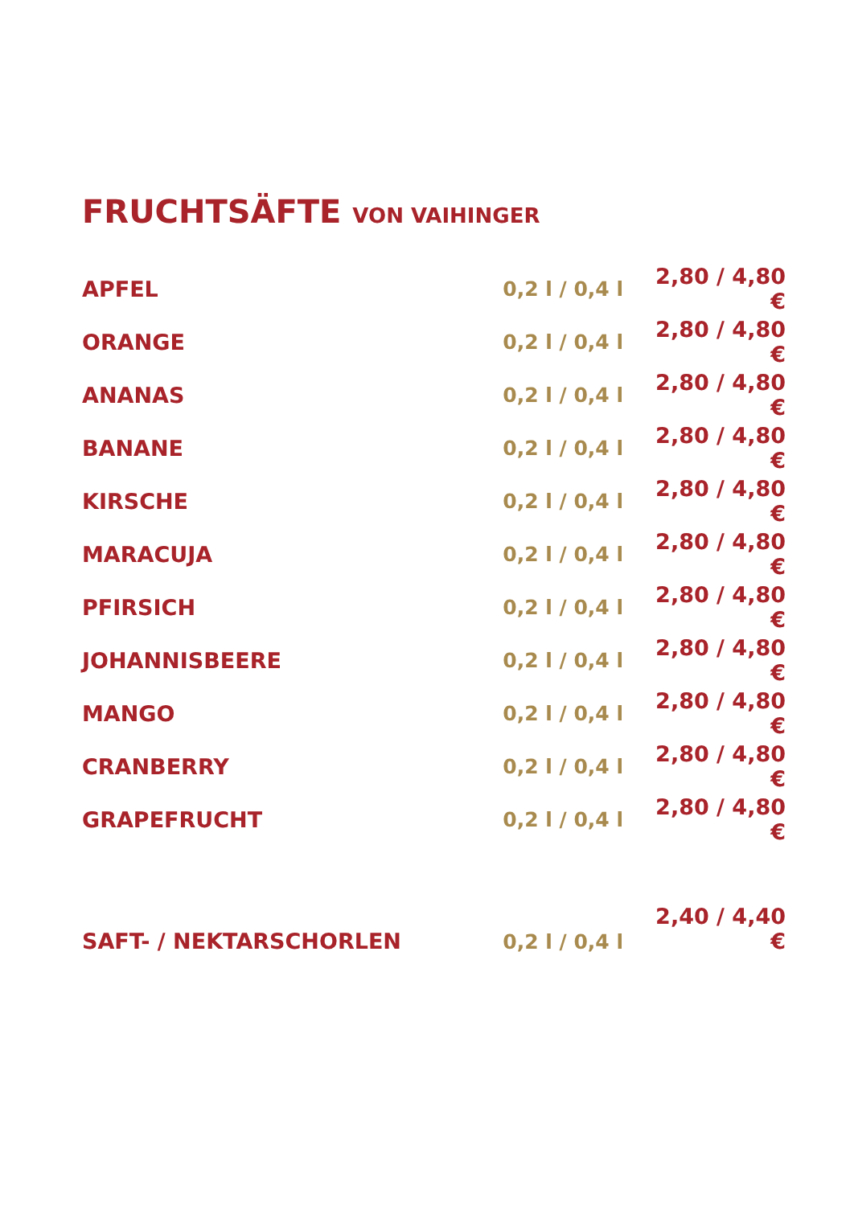FRUCHTSÄFTE VON VAIHINGER
| APFEL | 0,2 l / 0,4 l | 2,80 / 4,80 € |
| ORANGE | 0,2 l / 0,4 l | 2,80 / 4,80 € |
| ANANAS | 0,2 l / 0,4 l | 2,80 / 4,80 € |
| BANANE | 0,2 l / 0,4 l | 2,80 / 4,80 € |
| KIRSCHE | 0,2 l / 0,4 l | 2,80 / 4,80 € |
| MARACUJA | 0,2 l / 0,4 l | 2,80 / 4,80 € |
| PFIRSICH | 0,2 l / 0,4 l | 2,80 / 4,80 € |
| JOHANNISBEERE | 0,2 l / 0,4 l | 2,80 / 4,80 € |
| MANGO | 0,2 l / 0,4 l | 2,80 / 4,80 € |
| CRANBERRY | 0,2 l / 0,4 l | 2,80 / 4,80 € |
| GRAPEFRUCHT | 0,2 l / 0,4 l | 2,80 / 4,80 € |
| SAFT- / NEKTARSCHORLEN | 0,2 l / 0,4 l | 2,40 / 4,40 € |